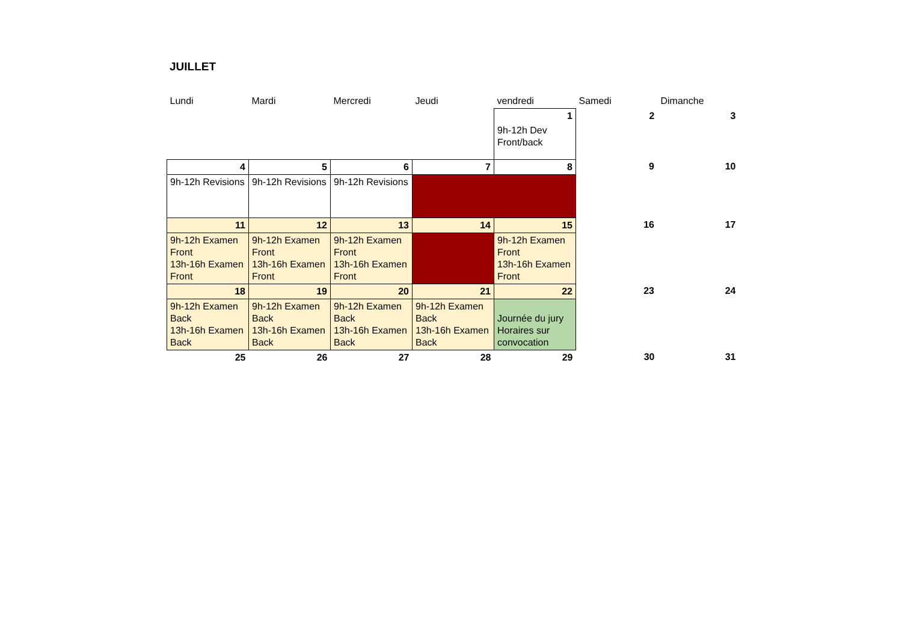JUILLET
| Lundi | Mardi | Mercredi | Jeudi | vendredi | Samedi | Dimanche |
| | | | | 1 | 2 | 3 |
| | | | | 9h-12h Dev Front/back | | |
| 4 | 5 | 6 | 7 | 8 | 9 | 10 |
| 9h-12h Revisions | 9h-12h Revisions | 9h-12h Revisions | | | | |
| 11 | 12 | 13 | 14 | 15 | 16 | 17 |
| 9h-12h Examen Front 13h-16h Examen Front | 9h-12h Examen Front 13h-16h Examen Front | 9h-12h Examen Front 13h-16h Examen Front | | 9h-12h Examen Front 13h-16h Examen Front | | |
| 18 | 19 | 20 | 21 | 22 | 23 | 24 |
| 9h-12h Examen Back 13h-16h Examen Back | 9h-12h Examen Back 13h-16h Examen Back | 9h-12h Examen Back 13h-16h Examen Back | 9h-12h Examen Back 13h-16h Examen Back | Journée du jury Horaires sur convocation | | |
| 25 | 26 | 27 | 28 | 29 | 30 | 31 |